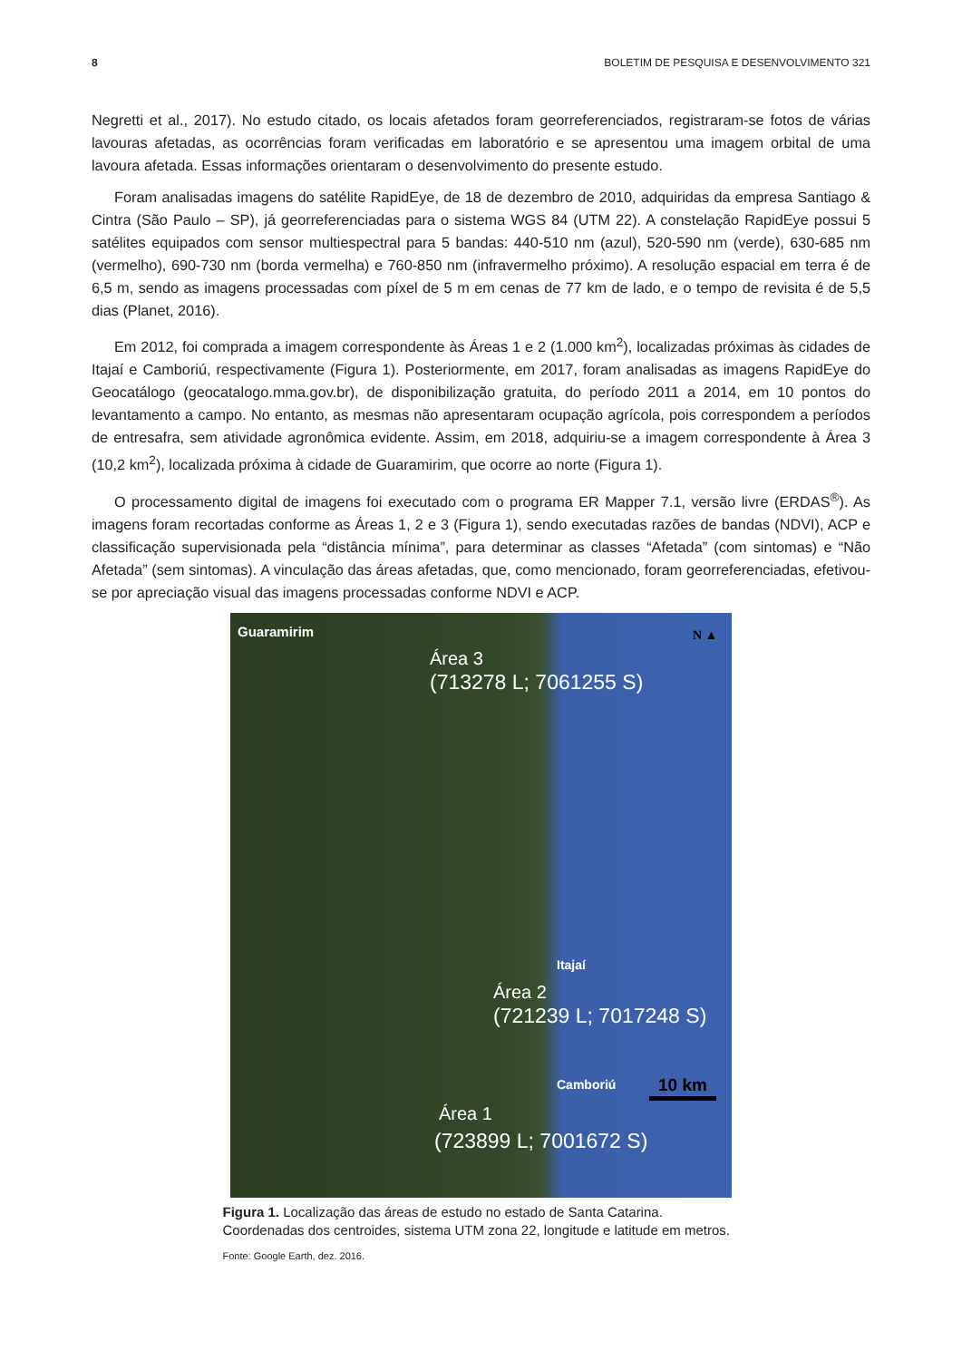8 BOLETIM DE PESQUISA E DESENVOLVIMENTO 321
Negretti et al., 2017). No estudo citado, os locais afetados foram georreferenciados, registraram-se fotos de várias lavouras afetadas, as ocorrências foram verificadas em laboratório e se apresentou uma imagem orbital de uma lavoura afetada. Essas informações orientaram o desenvolvimento do presente estudo.
Foram analisadas imagens do satélite RapidEye, de 18 de dezembro de 2010, adquiridas da empresa Santiago & Cintra (São Paulo – SP), já georreferenciadas para o sistema WGS 84 (UTM 22). A constelação RapidEye possui 5 satélites equipados com sensor multiespectral para 5 bandas: 440-510 nm (azul), 520-590 nm (verde), 630-685 nm (vermelho), 690-730 nm (borda vermelha) e 760-850 nm (infravermelho próximo). A resolução espacial em terra é de 6,5 m, sendo as imagens processadas com píxel de 5 m em cenas de 77 km de lado, e o tempo de revisita é de 5,5 dias (Planet, 2016).
Em 2012, foi comprada a imagem correspondente às Áreas 1 e 2 (1.000 km<sup>2</sup>), localizadas próximas às cidades de Itajaí e Camboriú, respectivamente (Figura 1). Posteriormente, em 2017, foram analisadas as imagens RapidEye do Geocatálogo (geocatalogo.mma.gov.br), de disponibilização gratuita, do período 2011 a 2014, em 10 pontos do levantamento a campo. No entanto, as mesmas não apresentaram ocupação agrícola, pois correspondem a períodos de entresafra, sem atividade agronômica evidente. Assim, em 2018, adquiriu-se a imagem correspondente à Área 3 (10,2 km<sup>2</sup>), localizada próxima à cidade de Guaramirim, que ocorre ao norte (Figura 1).
O processamento digital de imagens foi executado com o programa ER Mapper 7.1, versão livre (ERDAS<sup>®</sup>). As imagens foram recortadas conforme as Áreas 1, 2 e 3 (Figura 1), sendo executadas razões de bandas (NDVI), ACP e classificação supervisionada pela “distância mínima”, para determinar as classes “Afetada” (com sintomas) e “Não Afetada” (sem sintomas). A vinculação das áreas afetadas, que, como mencionado, foram georreferenciadas, efetivou-se por apreciação visual das imagens processadas conforme NDVI e ACP.
Guaramirim N ▲
Área 3
(713278 L; 7061255 S)
Itajaí
Área 2
(721239 L; 7017248 S)
Camboriú 10 km
Área 1
(723899 L; 7001672 S)
Figura 1. Localização das áreas de estudo no estado de Santa Catarina. Coordenadas dos centroides, sistema UTM zona 22, longitude e latitude em metros.
Fonte: Google Earth, dez. 2016.